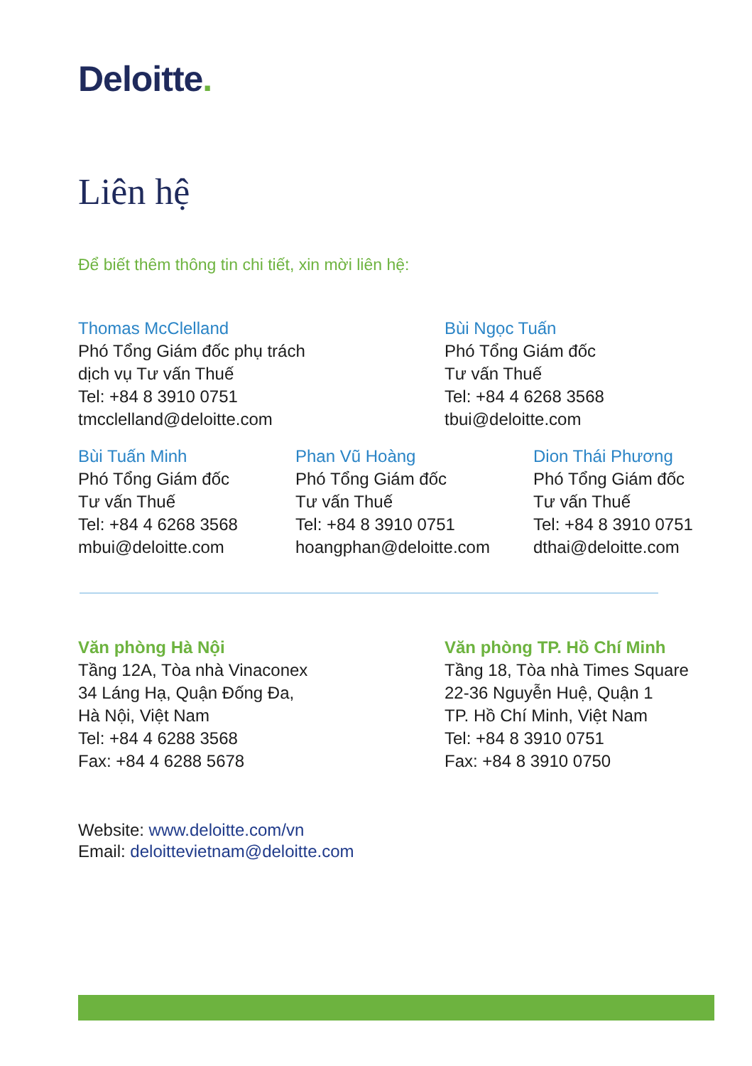Deloitte.
Liên hệ
Để biết thêm thông tin chi tiết, xin mời liên hệ:
Thomas McClelland
Phó Tổng Giám đốc phụ trách
dịch vụ Tư vấn Thuế
Tel: +84 8 3910 0751
tmcclelland@deloitte.com
Bùi Ngọc Tuấn
Phó Tổng Giám đốc
Tư vấn Thuế
Tel: +84 4 6268 3568
tbui@deloitte.com
Bùi Tuấn Minh
Phó Tổng Giám đốc
Tư vấn Thuế
Tel: +84 4 6268 3568
mbui@deloitte.com
Phan Vũ Hoàng
Phó Tổng Giám đốc
Tư vấn Thuế
Tel: +84 8 3910 0751
hoangphan@deloitte.com
Dion Thái Phương
Phó Tổng Giám đốc
Tư vấn Thuế
Tel: +84 8 3910 0751
dthai@deloitte.com
Văn phòng Hà Nội
Tầng 12A, Tòa nhà Vinaconex
34 Láng Hạ, Quận Đống Đa,
Hà Nội, Việt Nam
Tel: +84 4 6288 3568
Fax: +84 4 6288 5678
Văn phòng TP. Hồ Chí Minh
Tầng 18, Tòa nhà Times Square
22-36 Nguyễn Huệ, Quận 1
TP. Hồ Chí Minh, Việt Nam
Tel: +84 8 3910 0751
Fax: +84 8 3910 0750
Website: www.deloitte.com/vn
Email: deloittevietnam@deloitte.com